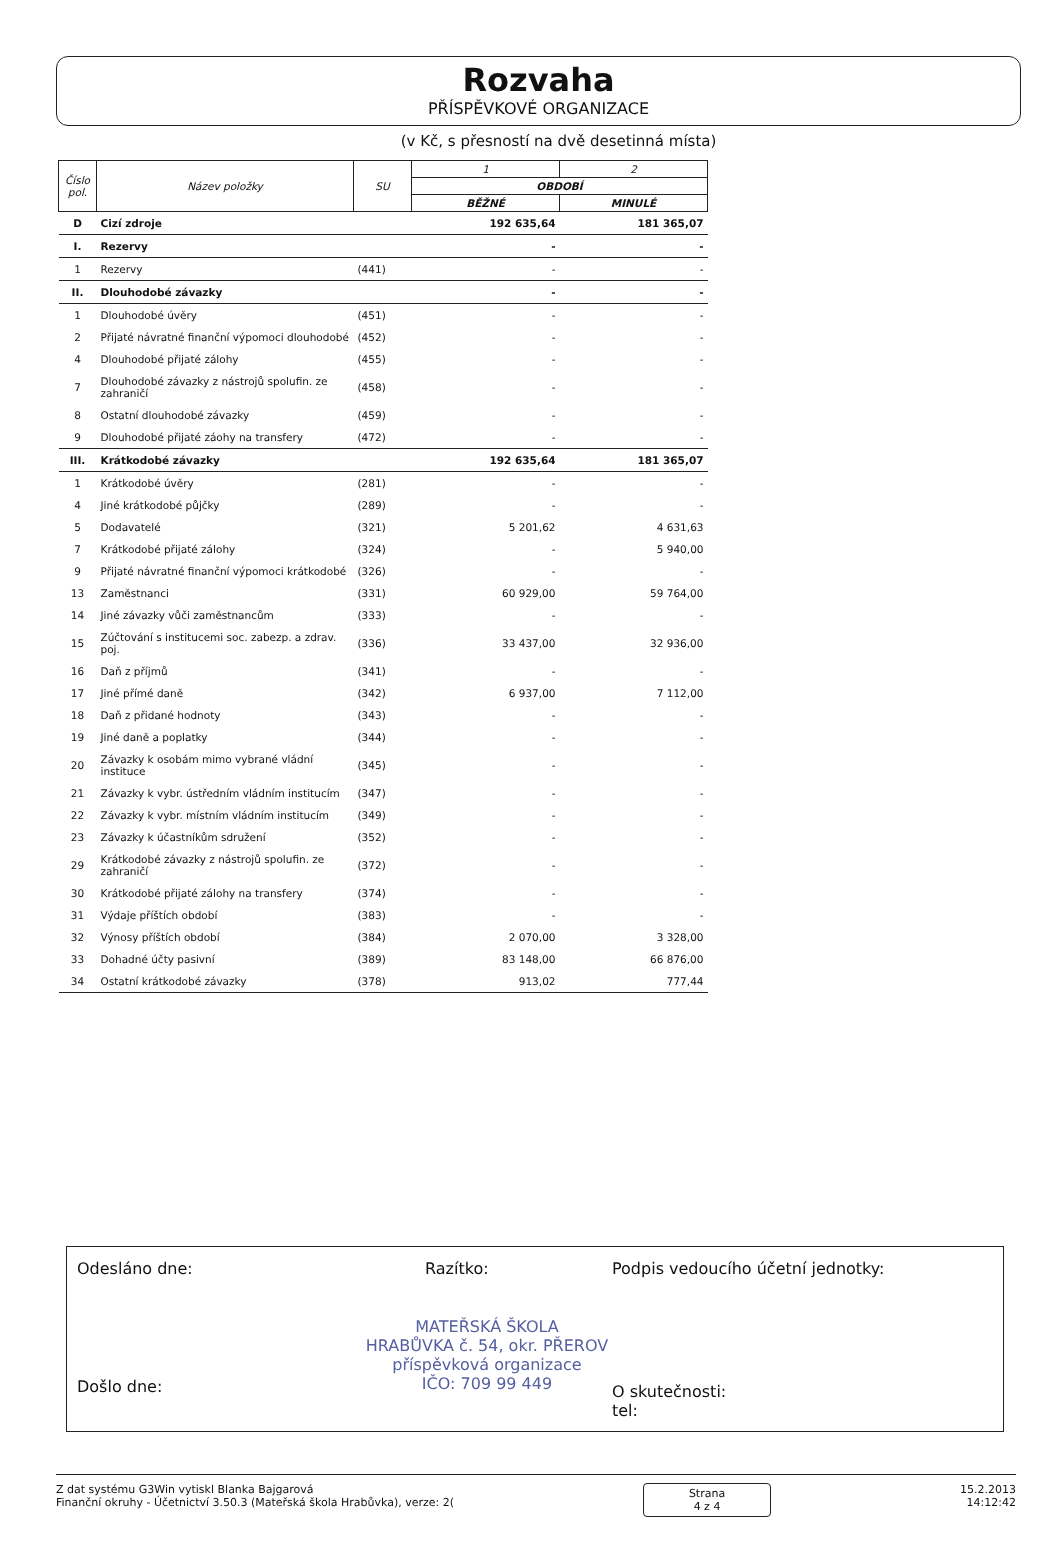Rozvaha
PŘÍSPĚVKOVÉ ORGANIZACE
(v Kč, s přesností na dvě desetinná místa)
| Číslo pol. | Název položky | SU | 1 | 2 |
| --- | --- | --- | --- | --- |
| | | | OBDOBÍ | |
| | | | BĚŽNÉ | MINULÉ |
| D | Cizí zdroje | | 192 635,64 | 181 365,07 |
| I. | Rezervy | | - | - |
| 1 | Rezervy | (441) | - | - |
| II. | Dlouhodobé závazky | | - | - |
| 1 | Dlouhodobé úvěry | (451) | - | - |
| 2 | Přijaté návratné finanční výpomoci dlouhodobé | (452) | - | - |
| 4 | Dlouhodobé přijaté zálohy | (455) | - | - |
| 7 | Dlouhodobé závazky z nástrojů spolufin. ze zahraničí | (458) | - | - |
| 8 | Ostatní dlouhodobé závazky | (459) | - | - |
| 9 | Dlouhodobé přijaté záohy na transfery | (472) | - | - |
| III. | Krátkodobé závazky | | 192 635,64 | 181 365,07 |
| 1 | Krátkodobé úvěry | (281) | - | - |
| 4 | Jiné krátkodobé půjčky | (289) | - | - |
| 5 | Dodavatelé | (321) | 5 201,62 | 4 631,63 |
| 7 | Krátkodobé přijaté zálohy | (324) | - | 5 940,00 |
| 9 | Přijaté návratné finanční výpomoci krátkodobé | (326) | - | - |
| 13 | Zaměstnanci | (331) | 60 929,00 | 59 764,00 |
| 14 | Jiné závazky vůči zaměstnancům | (333) | - | - |
| 15 | Zúčtování s institucemi soc. zabezp. a zdrav. poj. | (336) | 33 437,00 | 32 936,00 |
| 16 | Daň z příjmů | (341) | - | - |
| 17 | Jiné přímé daně | (342) | 6 937,00 | 7 112,00 |
| 18 | Daň z přidané hodnoty | (343) | - | - |
| 19 | Jiné daně a poplatky | (344) | - | - |
| 20 | Závazky k osobám mimo vybrané vládní instituce | (345) | - | - |
| 21 | Závazky k vybr. ústředním vládním institucím | (347) | - | - |
| 22 | Závazky k vybr. místním vládním institucím | (349) | - | - |
| 23 | Závazky k účastníkům sdružení | (352) | - | - |
| 29 | Krátkodobé závazky z nástrojů spolufin. ze zahraničí | (372) | - | - |
| 30 | Krátkodobé přijaté zálohy na transfery | (374) | - | - |
| 31 | Výdaje příštích období | (383) | - | - |
| 32 | Výnosy příštích období | (384) | 2 070,00 | 3 328,00 |
| 33 | Dohadné účty pasivní | (389) | 83 148,00 | 66 876,00 |
| 34 | Ostatní krátkodobé závazky | (378) | 913,02 | 777,44 |
Odesláno dne: Razítko:
Podpis vedoucího účetní jednotky:
MATEŘSKÁ ŠKOLA
HRABŮVKA č. 54, okr. PŘEROV
příspěvková organizace
IČO: 709 99 449
Došlo dne:
O skutečnosti:
tel:
Z dat systému G3Win vytiskl Blanka Bajgarová
Finanční okruhy - Účetnictví 3.50.3 (Mateřská škola Hrabůvka), verze: 2(
Strana
4 z 4
15.2.2013
14:12:42